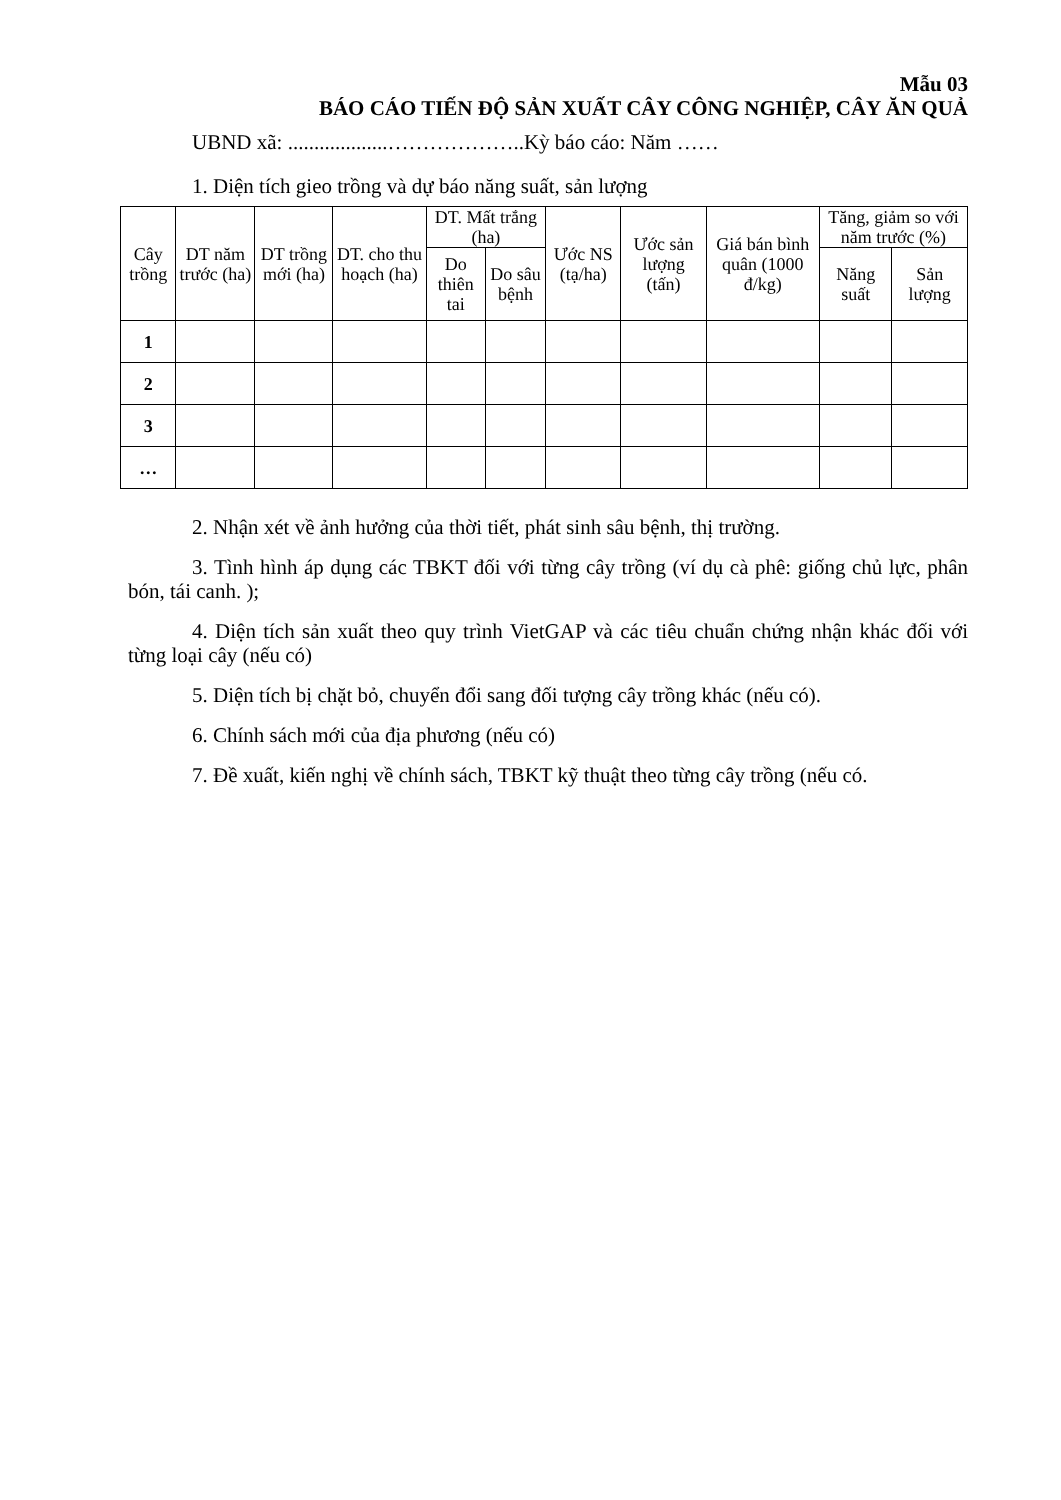Mẫu 03
BÁO CÁO TIẾN ĐỘ SẢN XUẤT CÂY CÔNG NGHIỆP, CÂY ĂN QUẢ
UBND xã: ...................………………..Kỳ báo cáo: Năm ……
1. Diện tích gieo trồng và dự báo năng suất, sản lượng
| Cây trồng | DT năm trước (ha) | DT trồng mới (ha) | DT. cho thu hoạch (ha) | DT. Mất trắng (ha) | | Ước NS (tạ/ha) | Ước sản lượng (tấn) | Giá bán bình quân (1000 đ/kg) | Tăng, giảm so với năm trước (%) | |
| --- | --- | --- | --- | --- | --- | --- | --- | --- | --- | --- |
| | | | | Do thiên tai | Do sâu bệnh | | | | Năng suất | Sản lượng |
| 1 | | | | | | | | | | |
| 2 | | | | | | | | | | |
| 3 | | | | | | | | | | |
| … | | | | | | | | | | |
2. Nhận xét về ảnh hưởng của thời tiết, phát sinh sâu bệnh, thị trường.
3. Tình hình áp dụng các TBKT đối với từng cây trồng (ví dụ cà phê: giống chủ lực, phân bón, tái canh. );
4. Diện tích sản xuất theo quy trình VietGAP và các tiêu chuẩn chứng nhận khác đối với từng loại cây (nếu có)
5. Diện tích bị chặt bỏ, chuyển đổi sang đối tượng cây trồng khác (nếu có).
6. Chính sách mới của địa phương (nếu có)
7. Đề xuất, kiến nghị về chính sách, TBKT kỹ thuật theo từng cây trồng (nếu có.